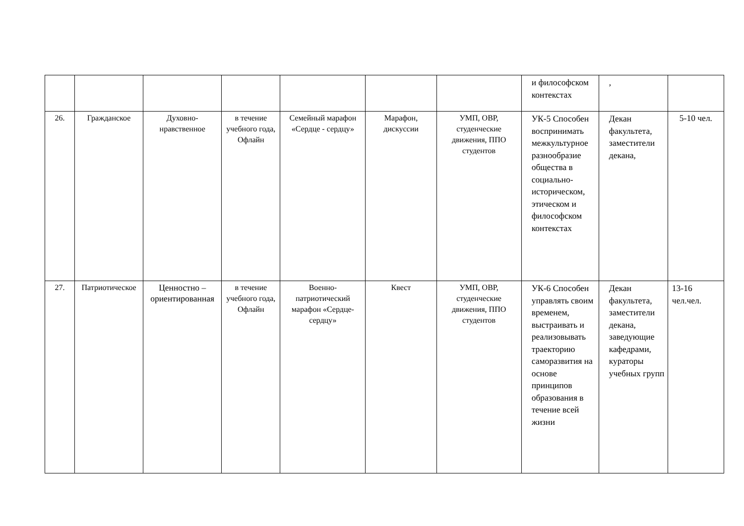| | | | | | | | и философском контекстах | , | |
| 26. | Гражданское | Духовно-нравственное | в течение учебного года, Офлайн | Семейный марафон «Сердце - сердцу» | Марафон, дискуссии | УМП, ОВР, студенческие движения, ППО студентов | УК-5 Способен воспринимать межкультурное разнообразие общества в социально-историческом, этическом и философском контекстах | Декан факультета, заместители декана, | 5-10 чел. |
| 27. | Патриотическое | Ценностно – ориентированная | в течение учебного года, Офлайн | Военно-патриотический марафон «Сердце-сердцу» | Квест | УМП, ОВР, студенческие движения, ППО студентов | УК-6 Способен управлять своим временем, выстраивать и реализовывать траекторию саморазвития на основе принципов образования в течение всей жизни | Декан факультета, заместители декана, заведующие кафедрами, кураторы учебных групп | 13-16 чел.чел. |